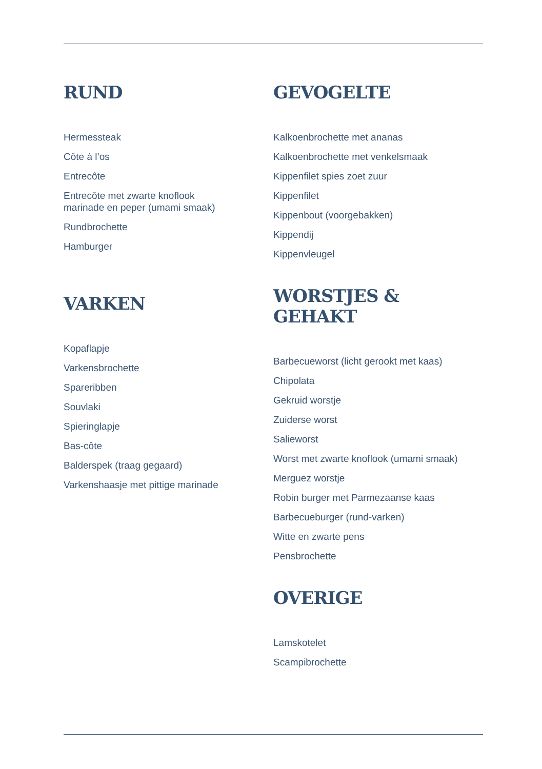RUND
Hermessteak
Côte à l’os
Entrecôte
Entrecôte met zwarte knoflook
marinade en peper (umami smaak)
Rundbrochette
Hamburger
VARKEN
Kopaflapje
Varkensbrochette
Spareribben
Souvlaki
Spieringlapje
Bas-côte
Balderspek (traag gegaard)
Varkenshaasje met pittige marinade
GEVOGELTE
Kalkoenbrochette met ananas
Kalkoenbrochette met venkelsmaak
Kippenfilet spies zoet zuur
Kippenfilet
Kippenbout (voorgebakken)
Kippendij
Kippenvleugel
WORSTJES & GEHAKT
Barbecueworst (licht gerookt met kaas)
Chipolata
Gekruid worstje
Zuiderse worst
Salieworst
Worst met zwarte knoflook (umami smaak)
Merguez worstje
Robin burger met Parmezaanse kaas
Barbecueburger (rund-varken)
Witte en zwarte pens
Pensbrochette
OVERIGE
Lamskotelet
Scampibrochette